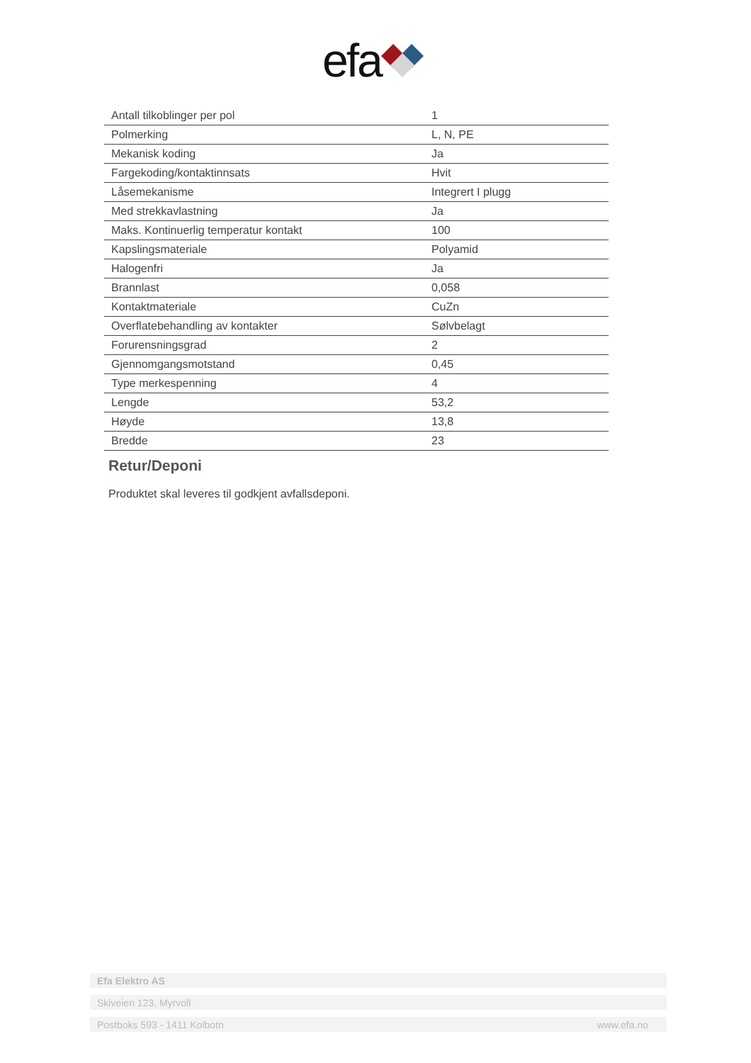efa
| Antall tilkoblinger per pol | 1 |
| Polmerking | L, N, PE |
| Mekanisk koding | Ja |
| Fargekoding/kontaktinnsats | Hvit |
| Låsemekanisme | Integrert I plugg |
| Med strekkavlastning | Ja |
| Maks. Kontinuerlig temperatur kontakt | 100 |
| Kapslingsmateriale | Polyamid |
| Halogenfri | Ja |
| Brannlast | 0,058 |
| Kontaktmateriale | CuZn |
| Overflatebehandling av kontakter | Sølvbelagt |
| Forurensningsgrad | 2 |
| Gjennomgangsmotstand | 0,45 |
| Type merkespenning | 4 |
| Lengde | 53,2 |
| Høyde | 13,8 |
| Bredde | 23 |
Retur/Deponi
Produktet skal leveres til godkjent avfallsdeponi.
Efa Elektro AS
Skiveien 123, Myrvoll
Postboks 593 - 1411 Kolbotn www.efa.no